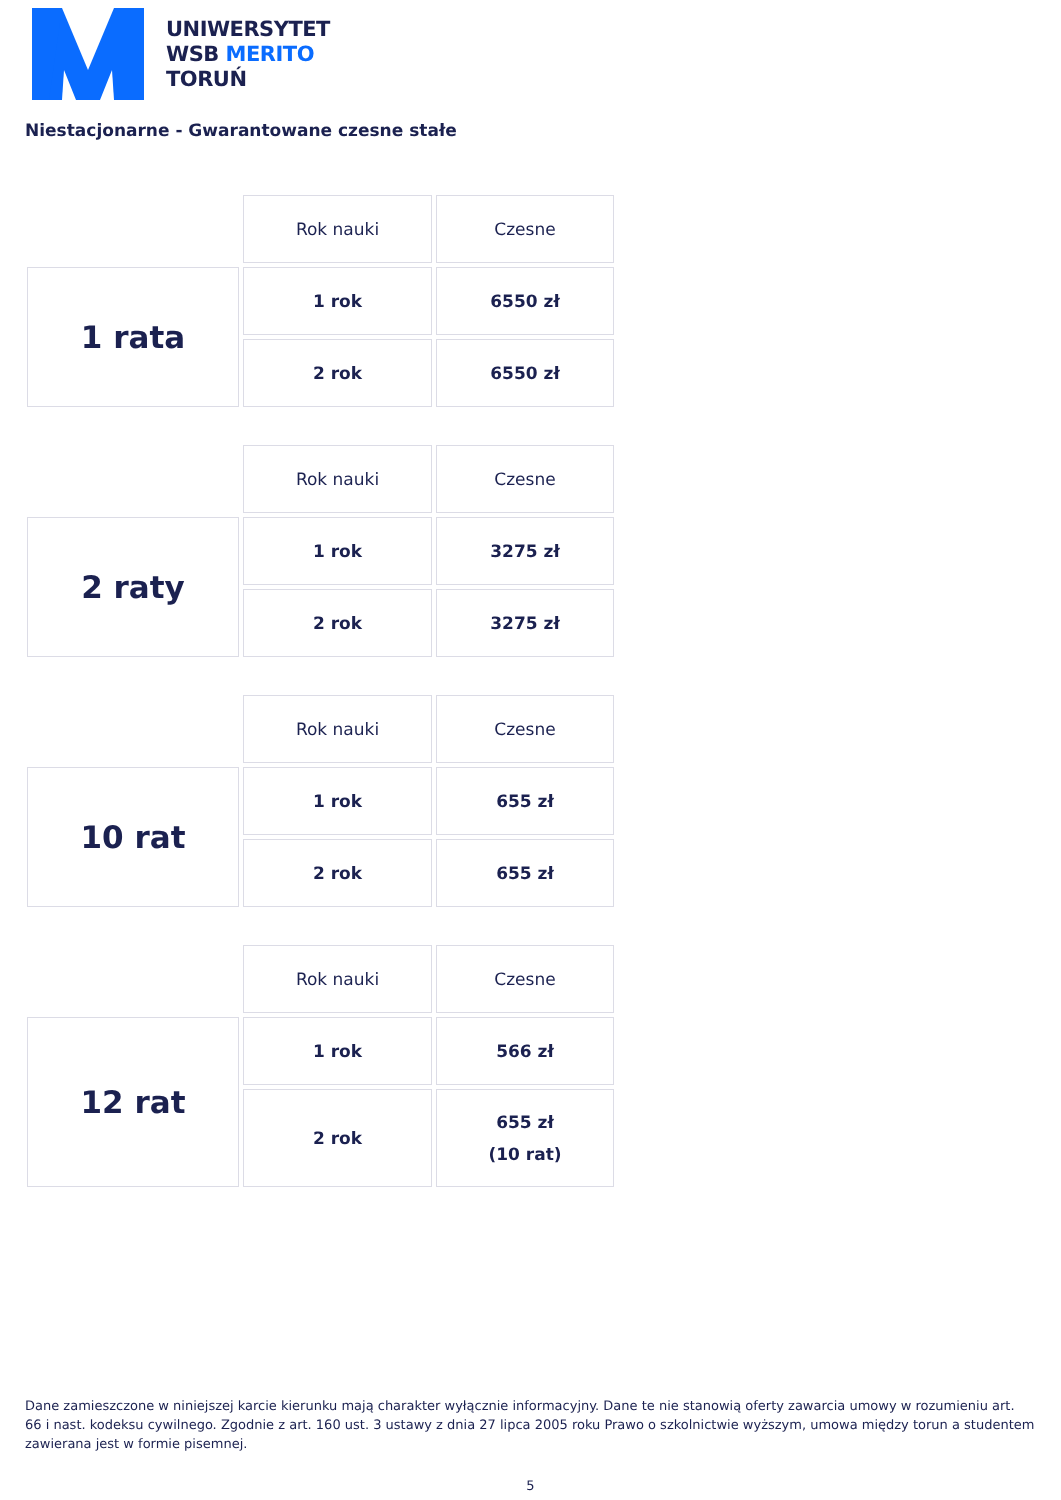UNIWERSYTET
WSB MERITO
TORUŃ
Niestacjonarne - Gwarantowane czesne stałe
| | Rok nauki | Czesne |
| --- | --- | --- |
| 1 rata | 1 rok | 6550 zł |
| | 2 rok | 6550 zł |
| | Rok nauki | Czesne |
| --- | --- | --- |
| 2 raty | 1 rok | 3275 zł |
| | 2 rok | 3275 zł |
| | Rok nauki | Czesne |
| --- | --- | --- |
| 10 rat | 1 rok | 655 zł |
| | 2 rok | 655 zł |
| | Rok nauki | Czesne |
| --- | --- | --- |
| 12 rat | 1 rok | 566 zł |
| | 2 rok | 655 zł (10 rat) |
Dane zamieszczone w niniejszej karcie kierunku mają charakter wyłącznie informacyjny. Dane te nie stanowią oferty zawarcia umowy w rozumieniu art. 66 i nast. kodeksu cywilnego. Zgodnie z art. 160 ust. 3 ustawy z dnia 27 lipca 2005 roku Prawo o szkolnictwie wyższym, umowa między torun a studentem zawierana jest w formie pisemnej.
5